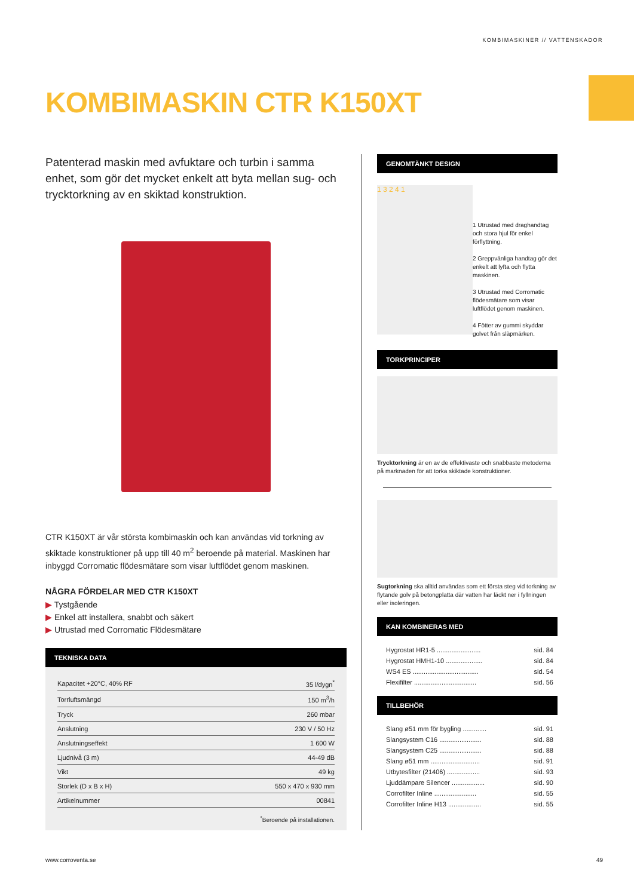KOMBIMASKINER // VATTENSKADOR
KOMBIMASKIN CTR K150XT
Patenterad maskin med avfuktare och turbin i samma enhet, som gör det mycket enkelt att byta mellan sug- och trycktorkning av en skiktad konstruktion.
CTR K150XT är vår största kombimaskin och kan användas vid torkning av skiktade konstruktioner på upp till 40 m<sup>2</sup> beroende på material. Maskinen har inbyggd Corromatic flödesmätare som visar luftflödet genom maskinen.
NÅGRA FÖRDELAR MED CTR K150XT
▶ Tystgående
▶ Enkel att installera, snabbt och säkert
▶ Utrustad med Corromatic Flödesmätare
TEKNISKA DATA
| Kapacitet +20°C, 40% RF | 35 l/dygn<sup>*</sup> |
| Torrluftsmängd | 150 m<sup>3</sup>/h |
| Tryck | 260 mbar |
| Anslutning | 230 V / 50 Hz |
| Anslutningseffekt | 1 600 W |
| Ljudnivå (3 m) | 44-49 dB |
| Vikt | 49 kg |
| Storlek (D x B x H) | 550 x 470 x 930 mm |
| Artikelnummer | 00841 |
<sup>*</sup> Beroende på installationen.
GENOMTÄNKT DESIGN
1 3 2 4 1
1 Utrustad med draghand­tag och stora hjul för enkel förflyttning.
2 Greppvänliga handtag gör det enkelt att lyfta och flytta maskinen.
3 Utrustad med Corromatic flödesmätare som visar luftflödet genom maskinen.
4 Fötter av gummi skyddar golvet från släpmärken.
TORKPRINCIPER
Trycktorkning är en av de effektivaste och snabbaste meto­derna på marknaden för att torka skiktade konstruktioner.
Sugtorkning ska alltid användas som ett första steg vid torkning av flytande golv på betongplatta där vatten har läckt ner i fyllningen eller isoleringen.
KAN KOMBINERAS MED
| Hygrostat HR1-5 ........................ | sid. 84 |
| Hygrostat HMH1-10 .................... | sid. 84 |
| WS4 ES .................................... | sid. 54 |
| Flexifilter .................................. | sid. 56 |
TILLBEHÖR
| Slang ø51 mm för bygling ............. | sid. 91 |
| Slangsystem C16 ....................... | sid. 88 |
| Slangsystem C25 ....................... | sid. 88 |
| Slang ø51 mm ........................... | sid. 91 |
| Utbytesfilter (21406) .................. | sid. 93 |
| Ljuddämpare Silencer .................. | sid. 90 |
| Corrofilter Inline ....................... | sid. 55 |
| Corrofilter Inline H13 .................. | sid. 55 |
www.corroventa.se 49